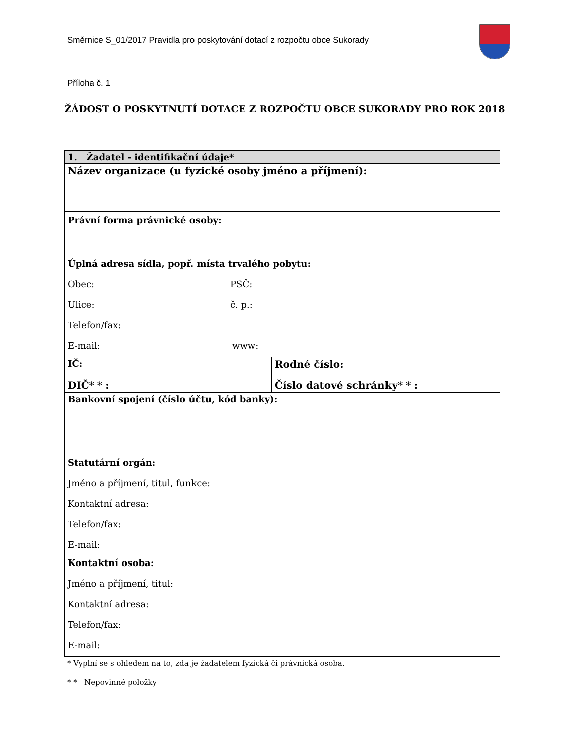Směrnice S_01/2017 Pravidla pro poskytování dotací z rozpočtu obce Sukorady
Příloha č. 1
ŽÁDOST O POSKYTNUTÍ DOTACE Z ROZPOČTU OBCE SUKORADY PRO ROK 2018
| 1. Žadatel - identifikační údaje* | |
| Název organizace (u fyzické osoby jméno a příjmení): | |
| Právní forma právnické osoby: | |
| Úplná adresa sídla, popř. místa trvalého pobytu: Obec: PSČ: Ulice: č. p.: Telefon/fax: E-mail: www: | |
| IČ: | Rodné číslo: |
| DIČ * * : | Číslo datové schránky * * : |
| Bankovní spojení (číslo účtu, kód banky): | |
| Statutární orgán: Jméno a příjmení, titul, funkce: Kontaktní adresa: Telefon/fax: E-mail: | |
| Kontaktní osoba: Jméno a příjmení, titul: Kontaktní adresa: Telefon/fax: E-mail: | |
* Vyplní se s ohledem na to, zda je žadatelem fyzická či právnická osoba.
* * Nepovinné položky